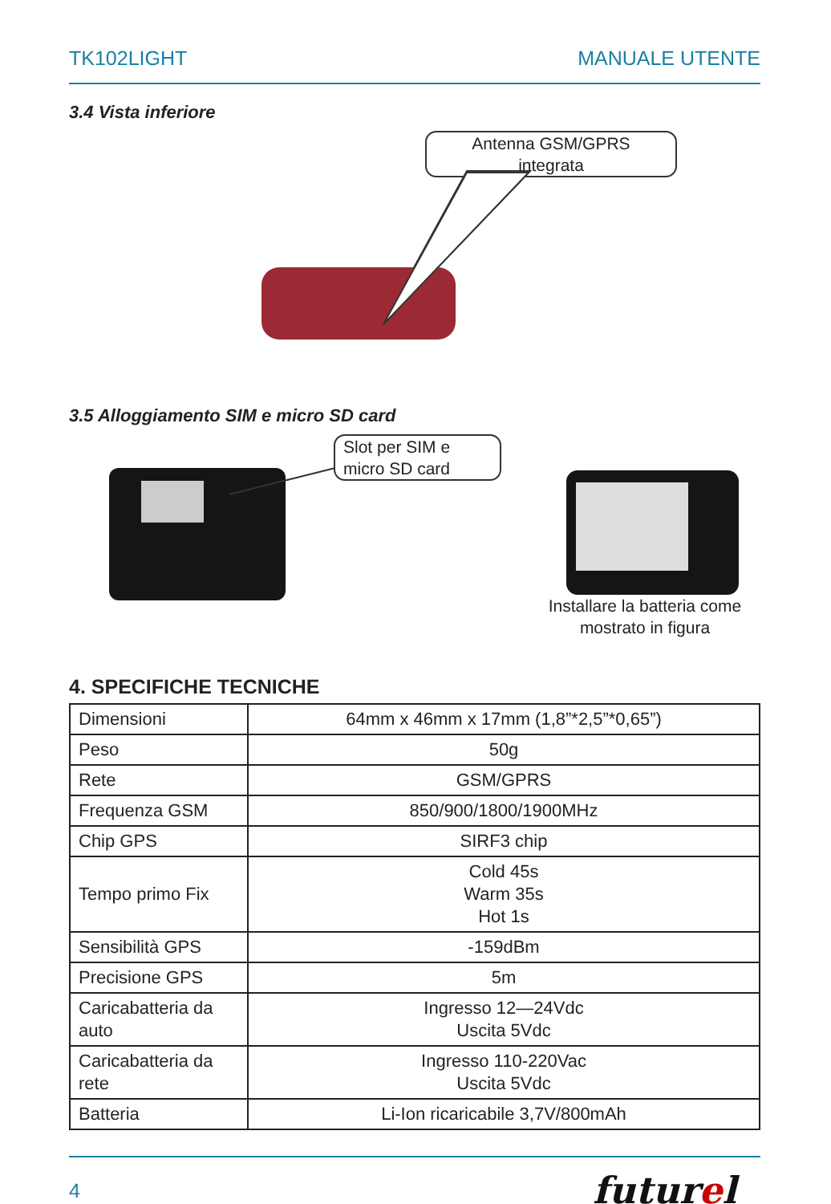TK102LIGHT MANUALE UTENTE
3.4 Vista inferiore
Antenna GSM/GPRS
integrata
3.5 Alloggiamento SIM e micro SD card
Slot per SIM e
micro SD card
Installare la batteria come mostrato in figura
4. SPECIFICHE TECNICHE
| Dimensioni | 64mm x 46mm x 17mm (1,8”*2,5”*0,65”) |
| Peso | 50g |
| Rete | GSM/GPRS |
| Frequenza GSM | 850/900/1800/1900MHz |
| Chip GPS | SIRF3 chip |
| Tempo primo Fix | Cold 45s Warm 35s Hot 1s |
| Sensibilità GPS | -159dBm |
| Precisione GPS | 5m |
| Caricabatteria da auto | Ingresso 12—24Vdc Uscita 5Vdc |
| Caricabatteria da rete | Ingresso 110-220Vac Uscita 5Vdc |
| Batteria | Li-Ion ricaricabile 3,7V/800mAh |
4 futurel